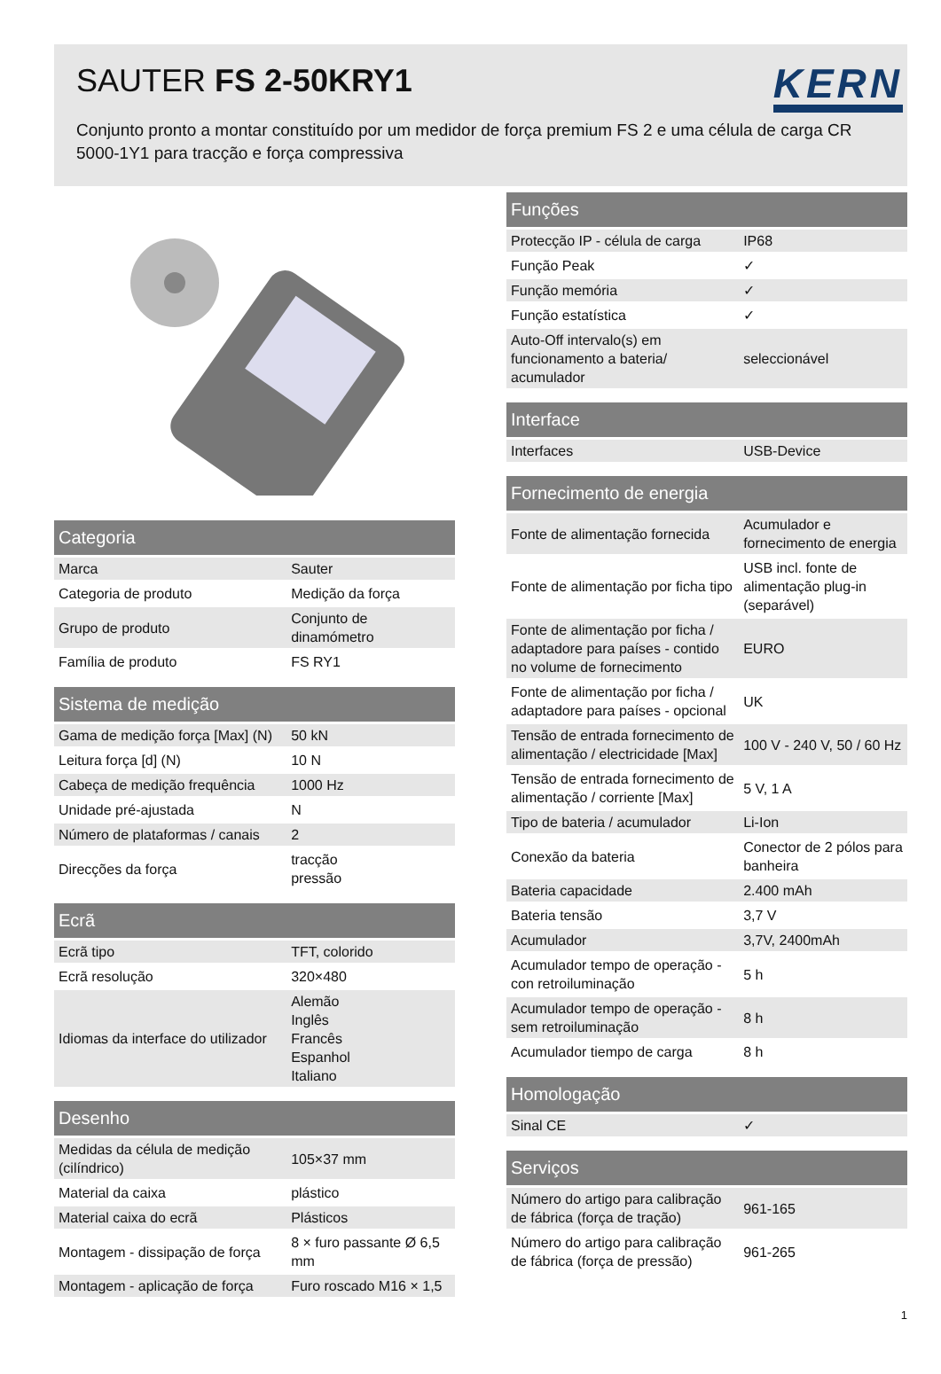SAUTER FS 2-50KRY1
KERN
Conjunto pronto a montar constituído por um medidor de força premium FS 2 e uma célula de carga CR 5000-1Y1 para tracção e força compressiva
| Categoria | |
| --- | --- |
| Marca | Sauter |
| Categoria de produto | Medição da força |
| Grupo de produto | Conjunto de dinamómetro |
| Família de produto | FS RY1 |
| Sistema de medição | |
| --- | --- |
| Gama de medição força [Max] (N) | 50 kN |
| Leitura força [d] (N) | 10 N |
| Cabeça de medição frequência | 1000 Hz |
| Unidade pré-ajustada | N |
| Número de plataformas / canais | 2 |
| Direcções da força | tracção pressão |
| Ecrã | |
| --- | --- |
| Ecrã tipo | TFT, colorido |
| Ecrã resolução | 320×480 |
| Idiomas da interface do utilizador | Alemão Inglês Francês Espanhol Italiano |
| Desenho | |
| --- | --- |
| Medidas da célula de medição (cilíndrico) | 105×37 mm |
| Material da caixa | plástico |
| Material caixa do ecrã | Plásticos |
| Montagem - dissipação de força | 8 × furo passante Ø 6,5 mm |
| Montagem - aplicação de força | Furo roscado M16 × 1,5 |
| Funções | |
| --- | --- |
| Protecção IP - célula de carga | IP68 |
| Função Peak | ✓ |
| Função memória | ✓ |
| Função estatística | ✓ |
| Auto-Off intervalo(s) em funcionamento a bateria/ acumulador | seleccionável |
| Interface | |
| --- | --- |
| Interfaces | USB-Device |
| Fornecimento de energia | |
| --- | --- |
| Fonte de alimentação fornecida | Acumulador e fornecimento de energia |
| Fonte de alimentação por ficha tipo | USB incl. fonte de alimentação plug-in (separável) |
| Fonte de alimentação por ficha / adaptadore para países - contido no volume de fornecimento | EURO |
| Fonte de alimentação por ficha / adaptadore para países - opcional | UK |
| Tensão de entrada fornecimento de alimentação / electricidade [Max] | 100 V - 240 V, 50 / 60 Hz |
| Tensão de entrada fornecimento de alimentação / corriente [Max] | 5 V, 1 A |
| Tipo de bateria / acumulador | Li-Ion |
| Conexão da bateria | Conector de 2 pólos para banheira |
| Bateria capacidade | 2.400 mAh |
| Bateria tensão | 3,7 V |
| Acumulador | 3,7V, 2400mAh |
| Acumulador tempo de operação - con retroiluminação | 5 h |
| Acumulador tempo de operação - sem retroiluminação | 8 h |
| Acumulador tiempo de carga | 8 h |
| Homologação | |
| --- | --- |
| Sinal CE | ✓ |
| Serviços | |
| --- | --- |
| Número do artigo para calibração de fábrica (força de tração) | 961-165 |
| Número do artigo para calibração de fábrica (força de pressão) | 961-265 |
1